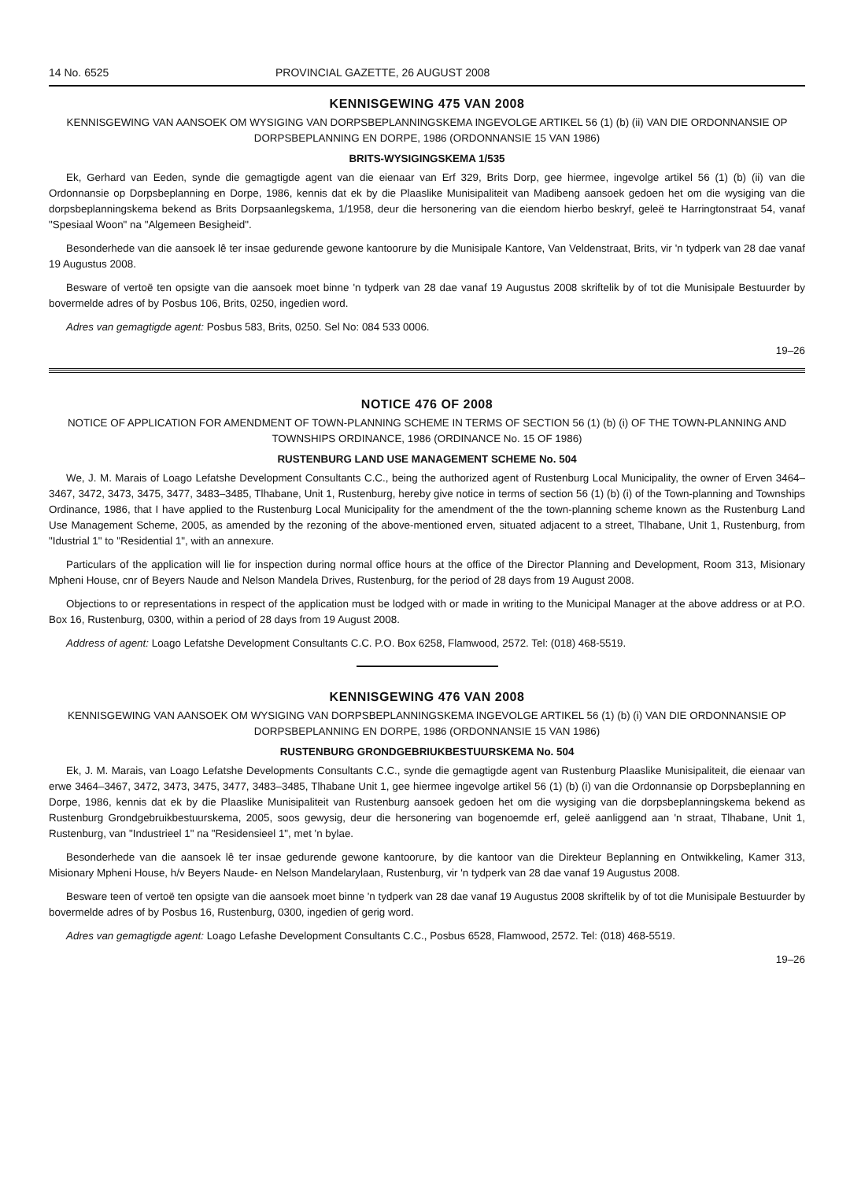14 No. 6525 PROVINCIAL GAZETTE, 26 AUGUST 2008
KENNISGEWING 475 VAN 2008
KENNISGEWING VAN AANSOEK OM WYSIGING VAN DORPSBEPLANNINGSKEMA INGEVOLGE ARTIKEL 56 (1) (b) (ii) VAN DIE ORDONNANSIE OP DORPSBEPLANNING EN DORPE, 1986 (ORDONNANSIE 15 VAN 1986)
BRITS-WYSIGINGSKEMA 1/535
Ek, Gerhard van Eeden, synde die gemagtigde agent van die eienaar van Erf 329, Brits Dorp, gee hiermee, ingevolge artikel 56 (1) (b) (ii) van die Ordonnansie op Dorpsbeplanning en Dorpe, 1986, kennis dat ek by die Plaaslike Munisipaliteit van Madibeng aansoek gedoen het om die wysiging van die dorpsbeplanningskema bekend as Brits Dorpsaanlegskema, 1/1958, deur die hersonering van die eiendom hierbo beskryf, geleë te Harringtonstraat 54, vanaf "Spesiaal Woon" na "Algemeen Besigheid".
Besonderhede van die aansoek lê ter insae gedurende gewone kantoorure by die Munisipale Kantore, Van Veldenstraat, Brits, vir 'n tydperk van 28 dae vanaf 19 Augustus 2008.
Besware of vertoë ten opsigte van die aansoek moet binne 'n tydperk van 28 dae vanaf 19 Augustus 2008 skriftelik by of tot die Munisipale Bestuurder by bovermelde adres of by Posbus 106, Brits, 0250, ingedien word.
Adres van gemagtigde agent: Posbus 583, Brits, 0250. Sel No: 084 533 0006.
19–26
NOTICE 476 OF 2008
NOTICE OF APPLICATION FOR AMENDMENT OF TOWN-PLANNING SCHEME IN TERMS OF SECTION 56 (1) (b) (i) OF THE TOWN-PLANNING AND TOWNSHIPS ORDINANCE, 1986 (ORDINANCE No. 15 OF 1986)
RUSTENBURG LAND USE MANAGEMENT SCHEME No. 504
We, J. M. Marais of Loago Lefatshe Development Consultants C.C., being the authorized agent of Rustenburg Local Municipality, the owner of Erven 3464–3467, 3472, 3473, 3475, 3477, 3483–3485, Tlhabane, Unit 1, Rustenburg, hereby give notice in terms of section 56 (1) (b) (i) of the Town-planning and Townships Ordinance, 1986, that I have applied to the Rustenburg Local Municipality for the amendment of the the town-planning scheme known as the Rustenburg Land Use Management Scheme, 2005, as amended by the rezoning of the above-mentioned erven, situated adjacent to a street, Tlhabane, Unit 1, Rustenburg, from "Idustrial 1" to "Residential 1", with an annexure.
Particulars of the application will lie for inspection during normal office hours at the office of the Director Planning and Development, Room 313, Misionary Mpheni House, cnr of Beyers Naude and Nelson Mandela Drives, Rustenburg, for the period of 28 days from 19 August 2008.
Objections to or representations in respect of the application must be lodged with or made in writing to the Municipal Manager at the above address or at P.O. Box 16, Rustenburg, 0300, within a period of 28 days from 19 August 2008.
Address of agent: Loago Lefatshe Development Consultants C.C. P.O. Box 6258, Flamwood, 2572. Tel: (018) 468-5519.
KENNISGEWING 476 VAN 2008
KENNISGEWING VAN AANSOEK OM WYSIGING VAN DORPSBEPLANNINGSKEMA INGEVOLGE ARTIKEL 56 (1) (b) (i) VAN DIE ORDONNANSIE OP DORPSBEPLANNING EN DORPE, 1986 (ORDONNANSIE 15 VAN 1986)
RUSTENBURG GRONDGEBRIUKBESTUURSKEMA No. 504
Ek, J. M. Marais, van Loago Lefatshe Developments Consultants C.C., synde die gemagtigde agent van Rustenburg Plaaslike Munisipaliteit, die eienaar van erwe 3464–3467, 3472, 3473, 3475, 3477, 3483–3485, Tlhabane Unit 1, gee hiermee ingevolge artikel 56 (1) (b) (i) van die Ordonnansie op Dorpsbeplanning en Dorpe, 1986, kennis dat ek by die Plaaslike Munisipaliteit van Rustenburg aansoek gedoen het om die wysiging van die dorpsbeplanningskema bekend as Rustenburg Grondgebruikbestuurskema, 2005, soos gewysig, deur die hersonering van bogenoemde erf, geleë aanliggend aan 'n straat, Tlhabane, Unit 1, Rustenburg, van "Industrieel 1" na "Residensieel 1", met 'n bylae.
Besonderhede van die aansoek lê ter insae gedurende gewone kantoorure, by die kantoor van die Direkteur Beplanning en Ontwikkeling, Kamer 313, Misionary Mpheni House, h/v Beyers Naude- en Nelson Mandelarylaan, Rustenburg, vir 'n tydperk van 28 dae vanaf 19 Augustus 2008.
Besware teen of vertoë ten opsigte van die aansoek moet binne 'n tydperk van 28 dae vanaf 19 Augustus 2008 skriftelik by of tot die Munisipale Bestuurder by bovermelde adres of by Posbus 16, Rustenburg, 0300, ingedien of gerig word.
Adres van gemagtigde agent: Loago Lefashe Development Consultants C.C., Posbus 6528, Flamwood, 2572. Tel: (018) 468-5519.
19–26